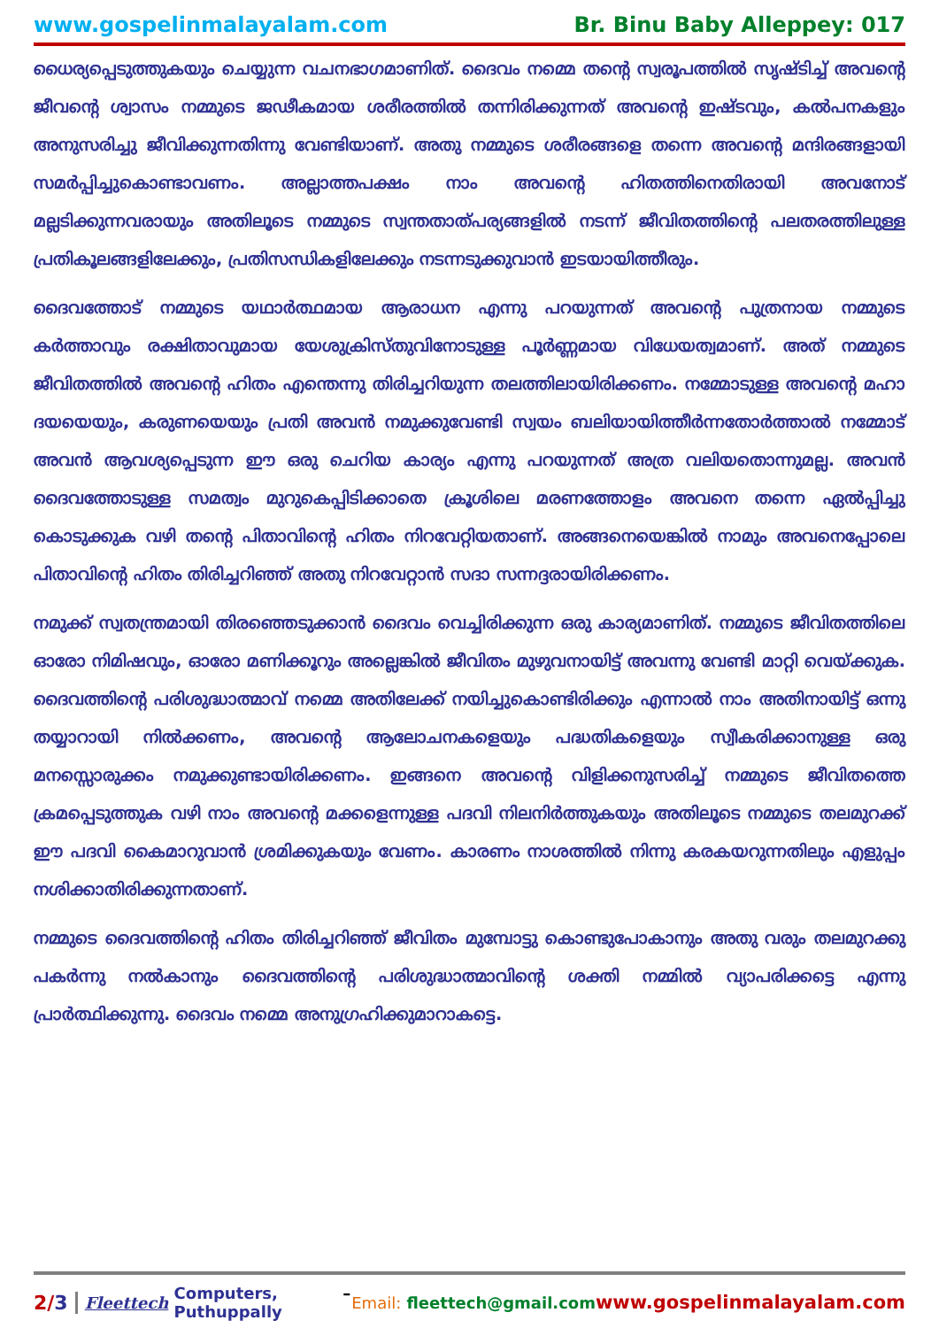www.gospelinmalayalam.com Br. Binu Baby Alleppey: 017
ധൈര്യപ്പെടുത്തുകയും ചെയ്യുന്ന വചനഭാഗമാണിത്. ദൈവം നമ്മെ തന്റെ സ്വരൂപത്തിൽ സൃഷ്ടിച്ച് അവന്റെ ജീവന്റെ ശ്വാസം നമ്മുടെ ജഢീകമായ ശരീരത്തിൽ തന്നിരിക്കുന്നത് അവന്റെ ഇഷ്ടവും, കൽപനകളും അനുസരിച്ചു ജീവിക്കുന്നതിന്നു വേണ്ടിയാണ്. അതു നമ്മുടെ ശരീരങ്ങളെ തന്നെ അവന്റെ മന്ദിരങ്ങളായി സമർപ്പിച്ചുകൊണ്ടാവണം. അല്ലാത്തപക്ഷം നാം അവന്റെ ഹിതത്തിനെതിരായി അവനോട് മല്ലടിക്കുന്നവരായും അതിലൂടെ നമ്മുടെ സ്വന്തതാത്പര്യങ്ങളിൽ നടന്ന് ജീവിതത്തിന്റെ പലതരത്തിലുള്ള പ്രതികൂലങ്ങളിലേക്കും, പ്രതിസന്ധികളിലേക്കും നടന്നടുക്കുവാൻ ഇടയായിത്തീരും.
ദൈവത്തോട് നമ്മുടെ യഥാർത്ഥമായ ആരാധന എന്നു പറയുന്നത് അവന്റെ പുത്രനായ നമ്മുടെ കർത്താവും രക്ഷിതാവുമായ യേശുക്രിസ്തുവിനോടുള്ള പൂർണ്ണമായ വിധേയത്വമാണ്. അത് നമ്മുടെ ജീവിതത്തിൽ അവന്റെ ഹിതം എന്തെന്നു തിരിച്ചറിയുന്ന തലത്തിലായിരിക്കണം. നമ്മോടുള്ള അവന്റെ മഹാ ദയയെയും, കരുണയെയും പ്രതി അവൻ നമുക്കുവേണ്ടി സ്വയം ബലിയായിത്തീർന്നതോർത്താൽ നമ്മോട് അവൻ ആവശ്യപ്പെടുന്ന ഈ ഒരു ചെറിയ കാര്യം എന്നു പറയുന്നത് അത്ര വലിയതൊന്നുമല്ല. അവൻ ദൈവത്തോടുള്ള സമത്വം മുറുകെപ്പിടിക്കാതെ ക്രൂശിലെ മരണത്തോളം അവനെ തന്നെ ഏൽപ്പിച്ചു കൊടുക്കുക വഴി തന്റെ പിതാവിന്റെ ഹിതം നിറവേറ്റിയതാണ്. അങ്ങനെയെങ്കിൽ നാമും അവനെപ്പോലെ പിതാവിന്റെ ഹിതം തിരിച്ചറിഞ്ഞ് അതു നിറവേറ്റാൻ സദാ സന്നദ്ദരായിരിക്കണം.
നമുക്ക് സ്വതന്ത്രമായി തിരഞ്ഞെടുക്കാൻ ദൈവം വെച്ചിരിക്കുന്ന ഒരു കാര്യമാണിത്. നമ്മുടെ ജീവിതത്തിലെ ഓരോ നിമിഷവും, ഓരോ മണിക്കൂറും അല്ലെങ്കിൽ ജീവിതം മുഴുവനായിട്ട് അവന്നു വേണ്ടി മാറ്റി വെയ്ക്കുക. ദൈവത്തിന്റെ പരിശുദ്ധാത്മാവ് നമ്മെ അതിലേക്ക് നയിച്ചുകൊണ്ടിരിക്കും എന്നാൽ നാം അതിനായിട്ട് ഒന്നു തയ്യാറായി നിൽക്കണം, അവന്റെ ആലോചനകളെയും പദ്ധതികളെയും സ്വീകരിക്കാനുള്ള ഒരു മനസ്സൊരുക്കം നമുക്കുണ്ടായിരിക്കണം. ഇങ്ങനെ അവന്റെ വിളിക്കനുസരിച്ച് നമ്മുടെ ജീവിതത്തെ ക്രമപ്പെടുത്തുക വഴി നാം അവന്റെ മക്കളെന്നുള്ള പദവി നിലനിർത്തുകയും അതിലൂടെ നമ്മുടെ തലമുറക്ക് ഈ പദവി കൈമാറുവാൻ ശ്രമിക്കുകയും വേണം. കാരണം നാശത്തിൽ നിന്നു കരകയറുന്നതിലും എളുപ്പം നശിക്കാതിരിക്കുന്നതാണ്.
നമ്മുടെ ദൈവത്തിന്റെ ഹിതം തിരിച്ചറിഞ്ഞ് ജീവിതം മുമ്പോട്ടു കൊണ്ടുപോകാനും അതു വരും തലമുറക്കു പകർന്നു നൽകാനും ദൈവത്തിന്റെ പരിശുദ്ധാത്മാവിന്റെ ശക്തി നമ്മിൽ വ്യാപരിക്കട്ടെ എന്നു പ്രാർത്ഥിക്കുന്നു. ദൈവം നമ്മെ അനുഗ്രഹിക്കുമാറാകട്ടെ.
2/3 Fleettech Computers, Puthuppally – Email: fleettech@gmail.com www.gospelinmalayalam.com